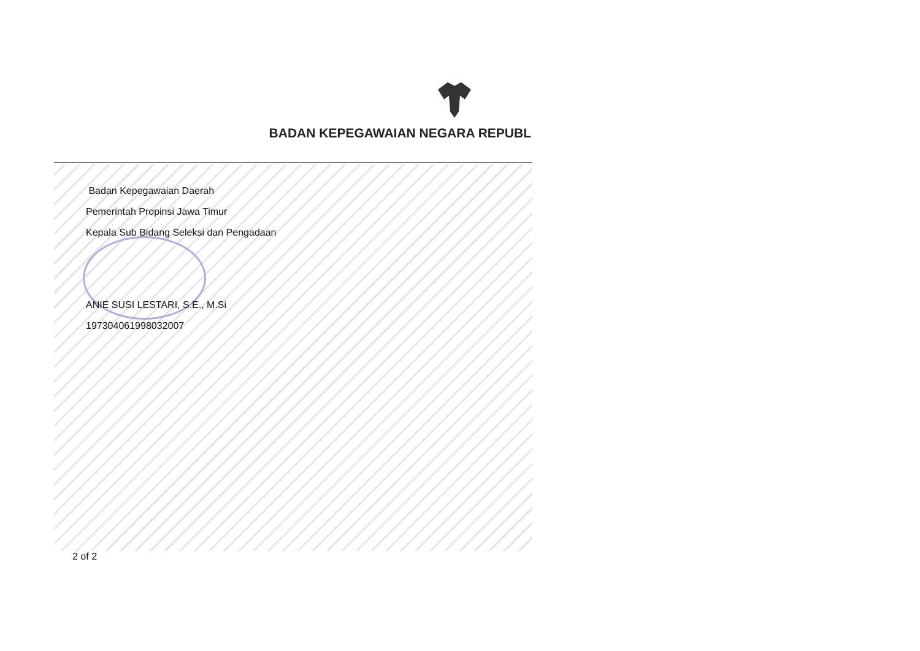BADAN KEPEGAWAIAN NEGARA REPUBL
Badan Kepegawaian Daerah
Pemerintah Propinsi Jawa Timur
Kepala Sub Bidang Seleksi dan Pengadaan
ANIE SUSI LESTARI, S.E., M.Si
197304061998032007
2 of 2